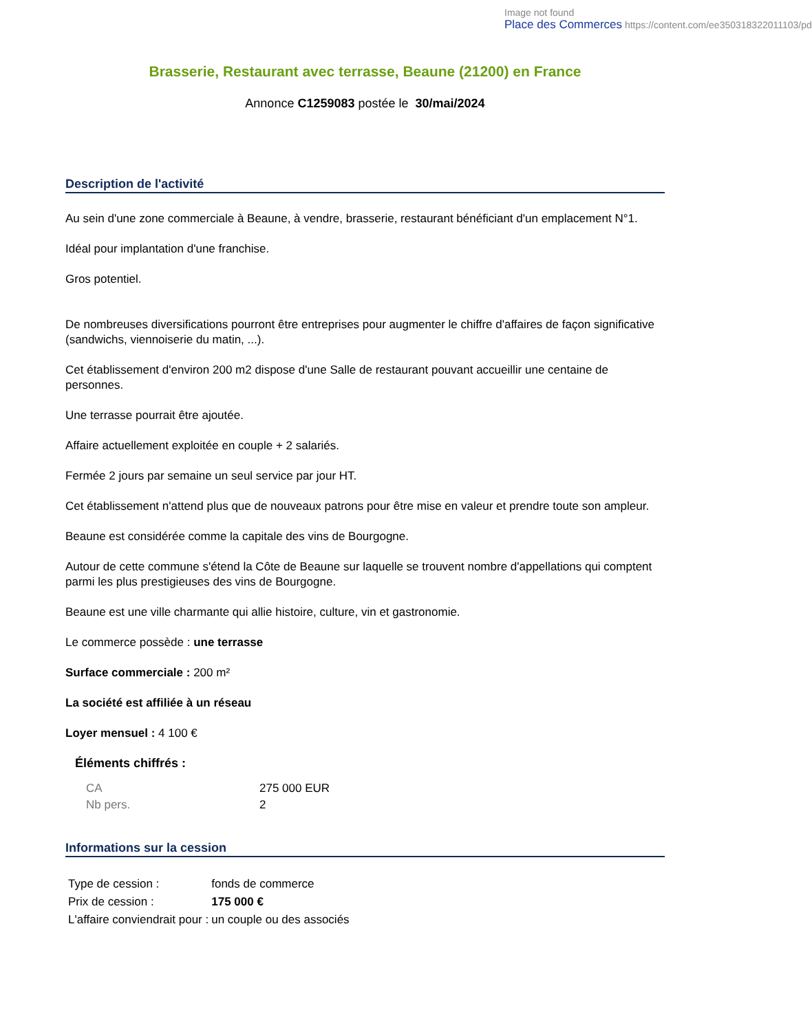Image not found
Place des Commerces https://content.com/ee350318322011103/pd
Brasserie, Restaurant avec terrasse, Beaune (21200) en France
Annonce C1259083 postée le 30/mai/2024
Description de l'activité
Au sein d'une zone commerciale à Beaune, à vendre, brasserie, restaurant bénéficiant d'un emplacement N°1.
Idéal pour implantation d'une franchise.
Gros potentiel.
De nombreuses diversifications pourront être entreprises pour augmenter le chiffre d'affaires de façon significative (sandwichs, viennoiserie du matin, ...).
Cet établissement d'environ 200 m2 dispose d'une Salle de restaurant pouvant accueillir une centaine de personnes.
Une terrasse pourrait être ajoutée.
Affaire actuellement exploitée en couple + 2 salariés.
Fermée 2 jours par semaine un seul service par jour HT.
Cet établissement n'attend plus que de nouveaux patrons pour être mise en valeur et prendre toute son ampleur.
Beaune est considérée comme la capitale des vins de Bourgogne.
Autour de cette commune s'étend la Côte de Beaune sur laquelle se trouvent nombre d'appellations qui comptent parmi les plus prestigieuses des vins de Bourgogne.
Beaune est une ville charmante qui allie histoire, culture, vin et gastronomie.
Le commerce possède : une terrasse
Surface commerciale : 200 m²
La société est affiliée à un réseau
Loyer mensuel : 4 100 €
Éléments chiffrés :
| CA | 275 000 EUR |
| Nb pers. | 2 |
Informations sur la cession
| Type de cession : | fonds de commerce |
| Prix de cession : | 175 000 € |
| L'affaire conviendrait pour : | un couple ou des associés |